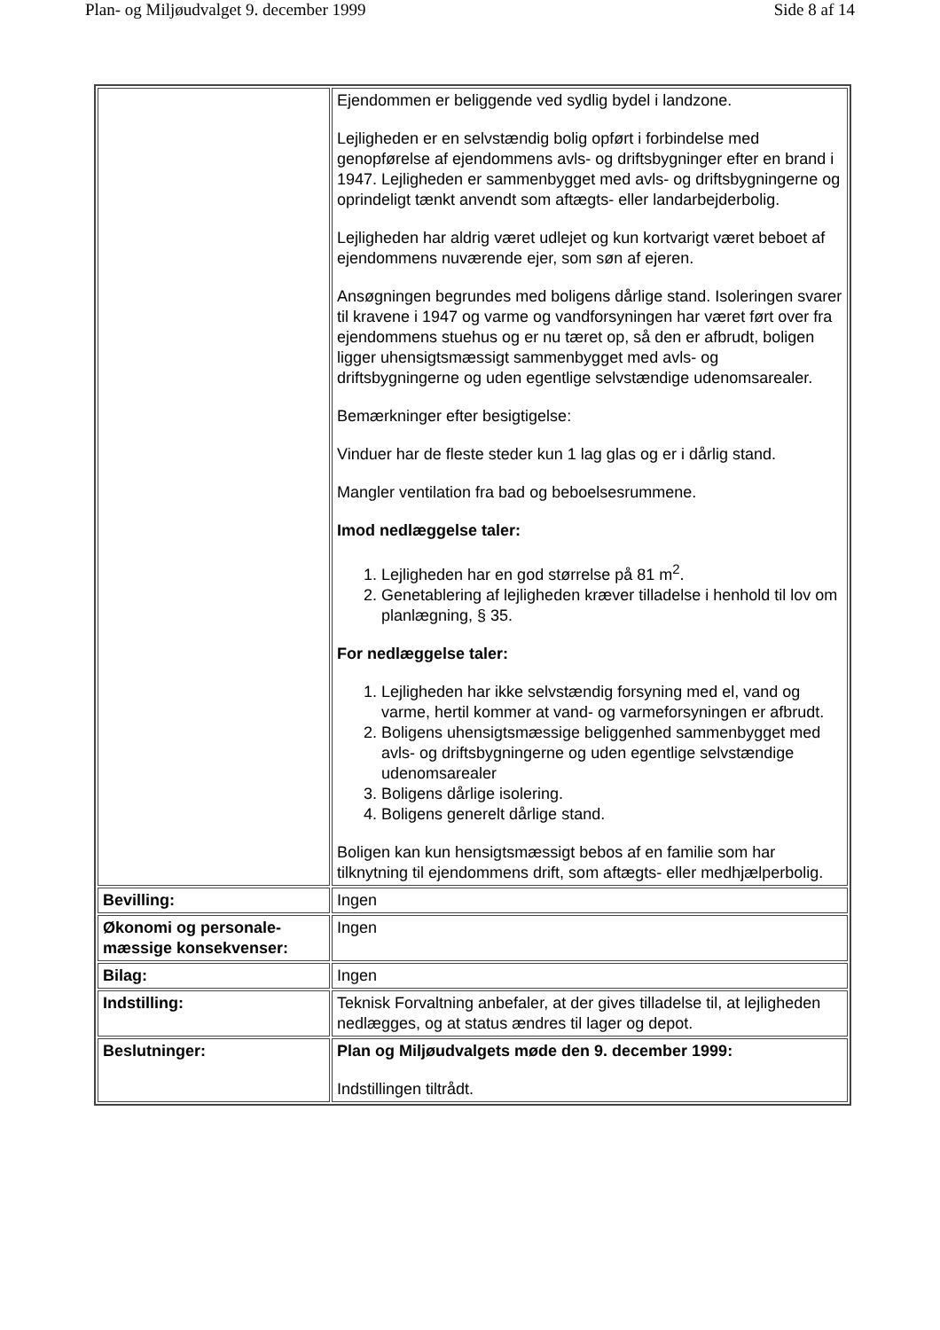Plan- og Miljøudvalget 9. december 1999 Side 8 af 14
| | Ejendommen er beliggende ved sydlig bydel i landzone. Lejligheden er en selvstændig bolig opført i forbindelse med genopførelse af ejendommens avls- og driftsbygninger efter en brand i 1947. Lejligheden er sammenbygget med avls- og driftsbygningerne og oprindeligt tænkt anvendt som aftægts- eller landarbejderbolig. Lejligheden har aldrig været udlejet og kun kortvarigt været beboet af ejendommens nuværende ejer, som søn af ejeren. Ansøgningen begrundes med boligens dårlige stand. Isoleringen svarer til kravene i 1947 og varme og vandforsyningen har været ført over fra ejendommens stuehus og er nu tæret op, så den er afbrudt, boligen ligger uhensigtsmæssigt sammenbygget med avls- og driftsbygningerne og uden egentlige selvstændige udenomsarealer. Bemærkninger efter besigtigelse: Vinduer har de fleste steder kun 1 lag glas og er i dårlig stand. Mangler ventilation fra bad og beboelsesrummene. Imod nedlæggelse taler: 1. Lejligheden har en god størrelse på 81 m<sup>2</sup>. 2. Genetablering af lejligheden kræver tilladelse i henhold til lov om planlægning, § 35. For nedlæggelse taler: 1. Lejligheden har ikke selvstændig forsyning med el, vand og varme, hertil kommer at vand- og varmeforsyningen er afbrudt. 2. Boligens uhensigtsmæssige beliggenhed sammenbygget med avls- og driftsbygningerne og uden egentlige selvstændige udenomsarealer 3. Boligens dårlige isolering. 4. Boligens generelt dårlige stand. Boligen kan kun hensigtsmæssigt bebos af en familie som har tilknytning til ejendommens drift, som aftægts- eller medhjælperbolig. |
| Bevilling: | Ingen |
| Økonomi og personale-mæssige konsekvenser: | Ingen |
| Bilag: | Ingen |
| Indstilling: | Teknisk Forvaltning anbefaler, at der gives tilladelse til, at lejligheden nedlægges, og at status ændres til lager og depot. |
| Beslutninger: | Plan og Miljøudvalgets møde den 9. december 1999: Indstillingen tiltrådt. |